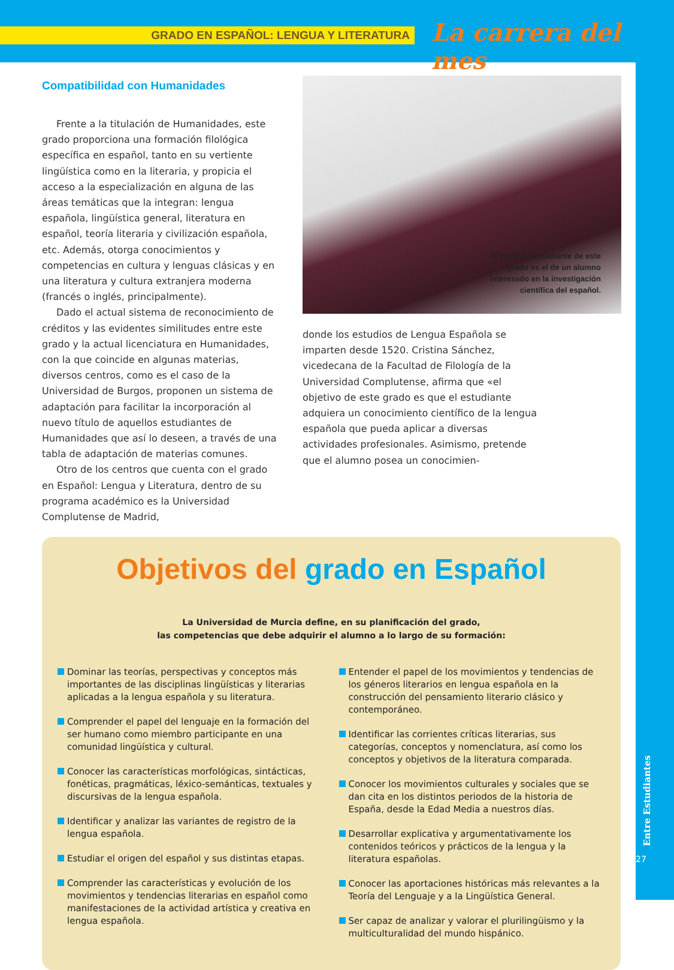GRADO EN ESPAÑOL: LENGUA Y LITERATURA La carrera del mes
Entre Estudiantes
27
Compatibilidad con Humanidades
Frente a la titulación de Humanidades, este grado proporciona una formación filológica específica en español, tanto en su vertiente lingüística como en la literaria, y propicia el acceso a la especialización en alguna de las áreas temáticas que la integran: lengua española, lingüística general, literatura en español, teoría literaria y civilización española, etc. Además, otorga conocimientos y competencias en cultura y lenguas clásicas y en una literatura y cultura extranjera moderna (francés o inglés, principalmente).
Dado el actual sistema de reconocimiento de créditos y las evidentes similitudes entre este grado y la actual licenciatura en Humanidades, con la que coincide en algunas materias, diversos centros, como es el caso de la Universidad de Burgos, proponen un sistema de adaptación para facilitar la incorporación al nuevo título de aquellos estudiantes de Humanidades que así lo deseen, a través de una tabla de adaptación de materias comunes.
Otro de los centros que cuenta con el grado en Español: Lengua y Literatura, dentro de su programa académico es la Universidad Complutense de Madrid,
El perfil de estudiante de este
grado es el de un alumno
interesado en la investigación
científica del español.
donde los estudios de Lengua Española se imparten desde 1520. Cristina Sánchez, vicedecana de la Facultad de Filología de la Universidad Complutense, afirma que «el objetivo de este grado es que el estudiante adquiera un conocimiento científico de la lengua española que pueda aplicar a diversas actividades profesionales. Asimismo, pretende que el alumno posea un conocimien-
Objetivos del grado en Español
La Universidad de Murcia define, en su planificación del grado,
las competencias que debe adquirir el alumno a lo largo de su formación:
Dominar las teorías, perspectivas y conceptos más importantes de las disciplinas lingüísticas y literarias aplicadas a la lengua española y su literatura.
Comprender el papel del lenguaje en la formación del ser humano como miembro participante en una comunidad lingüística y cultural.
Conocer las características morfológicas, sintácticas, fonéticas, pragmáticas, léxico-semánticas, textuales y discursivas de la lengua española.
Identificar y analizar las variantes de registro de la lengua española.
Estudiar el origen del español y sus distintas etapas.
Comprender las características y evolución de los movimientos y tendencias literarias en español como manifestaciones de la actividad artística y creativa en lengua española.
Entender el papel de los movimientos y tendencias de los géneros literarios en lengua española en la construcción del pensamiento literario clásico y contemporáneo.
Identificar las corrientes críticas literarias, sus categorías, conceptos y nomenclatura, así como los conceptos y objetivos de la literatura comparada.
Conocer los movimientos culturales y sociales que se dan cita en los distintos periodos de la historia de España, desde la Edad Media a nuestros días.
Desarrollar explicativa y argumentativamente los contenidos teóricos y prácticos de la lengua y la literatura españolas.
Conocer las aportaciones históricas más relevantes a la Teoría del Lenguaje y a la Lingüística General.
Ser capaz de analizar y valorar el plurilingüismo y la multiculturalidad del mundo hispánico.